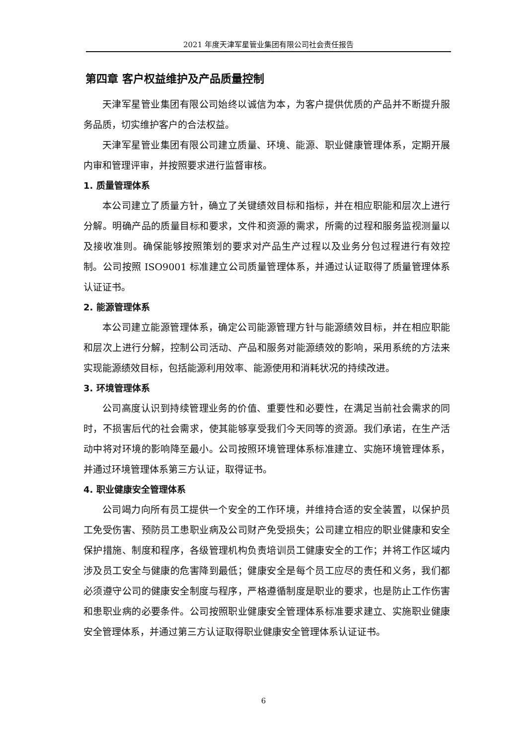2021 年度天津军星管业集团有限公司社会责任报告
第四章 客户权益维护及产品质量控制
天津军星管业集团有限公司始终以诚信为本，为客户提供优质的产品并不断提升服务品质，切实维护客户的合法权益。
天津军星管业集团有限公司建立质量、环境、能源、职业健康管理体系，定期开展内审和管理评审，并按照要求进行监督审核。
1. 质量管理体系
本公司建立了质量方针，确立了关键绩效目标和指标，并在相应职能和层次上进行分解。明确产品的质量目标和要求，文件和资源的需求，所需的过程和服务监视测量以及接收准则。确保能够按照策划的要求对产品生产过程以及业务分包过程进行有效控制。公司按照 ISO9001 标准建立公司质量管理体系，并通过认证取得了质量管理体系认证证书。
2. 能源管理体系
本公司建立能源管理体系，确定公司能源管理方针与能源绩效目标，并在相应职能和层次上进行分解，控制公司活动、产品和服务对能源绩效的影响，采用系统的方法来实现能源绩效目标，包括能源利用效率、能源使用和消耗状况的持续改进。
3. 环境管理体系
公司高度认识到持续管理业务的价值、重要性和必要性，在满足当前社会需求的同时，不损害后代的社会需求，使其能够享受我们今天同等的资源。我们承诺，在生产活动中将对环境的影响降至最小。公司按照环境管理体系标准建立、实施环境管理体系，并通过环境管理体系第三方认证，取得证书。
4. 职业健康安全管理体系
公司竭力向所有员工提供一个安全的工作环境，并维持合适的安全装置，以保护员工免受伤害、预防员工患职业病及公司财产免受损失；公司建立相应的职业健康和安全保护措施、制度和程序，各级管理机构负责培训员工健康安全的工作；并将工作区域内涉及员工安全与健康的危害降到最低；健康安全是每个员工应尽的责任和义务，我们都必须遵守公司的健康安全制度与程序，严格遵循制度是职业的要求，也是防止工作伤害和患职业病的必要条件。公司按照职业健康安全管理体系标准要求建立、实施职业健康安全管理体系，并通过第三方认证取得职业健康安全管理体系认证证书。
6